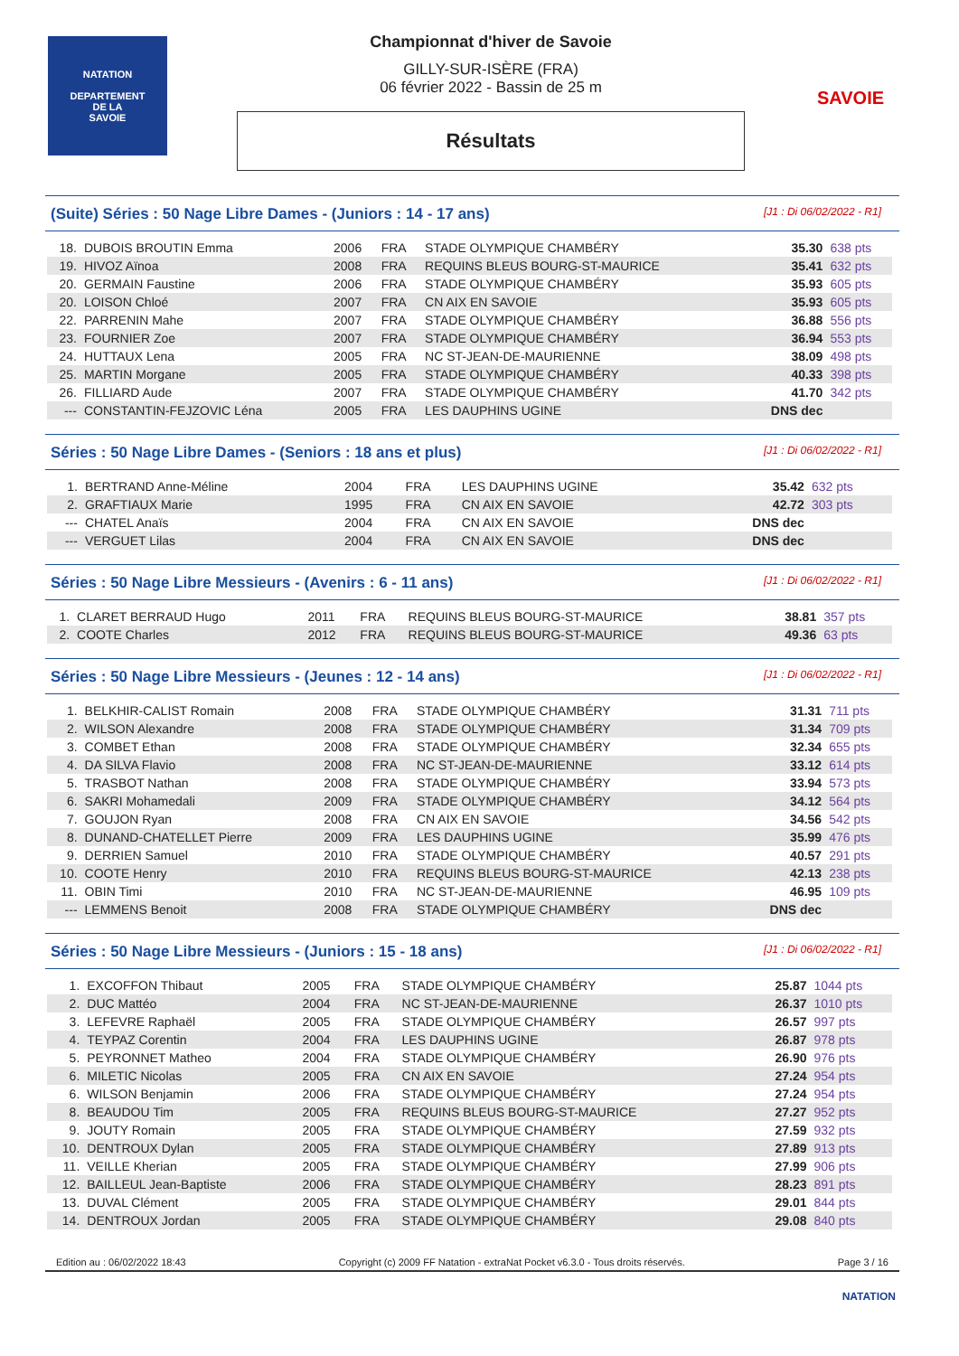NATATION
DEPARTEMENT
DE LA
SAVOIE
Championnat d'hiver de Savoie
GILLY-SUR-ISÈRE (FRA)
06 février 2022 - Bassin de 25 m
Résultats
SAVOIE
(Suite) Séries : 50 Nage Libre Dames - (Juniors : 14 - 17 ans) [J1 : Di 06/02/2022 - R1]
| 18. | DUBOIS BROUTIN Emma | 2006 | FRA | STADE OLYMPIQUE CHAMBÉRY | 35.30 | 638 pts |
| 19. | HIVOZ Aïnoa | 2008 | FRA | REQUINS BLEUS BOURG-ST-MAURICE | 35.41 | 632 pts |
| 20. | GERMAIN Faustine | 2006 | FRA | STADE OLYMPIQUE CHAMBÉRY | 35.93 | 605 pts |
| 20. | LOISON Chloé | 2007 | FRA | CN AIX EN SAVOIE | 35.93 | 605 pts |
| 22. | PARRENIN Mahe | 2007 | FRA | STADE OLYMPIQUE CHAMBÉRY | 36.88 | 556 pts |
| 23. | FOURNIER Zoe | 2007 | FRA | STADE OLYMPIQUE CHAMBÉRY | 36.94 | 553 pts |
| 24. | HUTTAUX Lena | 2005 | FRA | NC ST-JEAN-DE-MAURIENNE | 38.09 | 498 pts |
| 25. | MARTIN Morgane | 2005 | FRA | STADE OLYMPIQUE CHAMBÉRY | 40.33 | 398 pts |
| 26. | FILLIARD Aude | 2007 | FRA | STADE OLYMPIQUE CHAMBÉRY | 41.70 | 342 pts |
| --- | CONSTANTIN-FEJZOVIC Léna | 2005 | FRA | LES DAUPHINS UGINE | DNS dec | |
Séries : 50 Nage Libre Dames - (Seniors : 18 ans et plus) [J1 : Di 06/02/2022 - R1]
| 1. | BERTRAND Anne-Méline | 2004 | FRA | LES DAUPHINS UGINE | 35.42 | 632 pts |
| 2. | GRAFTIAUX Marie | 1995 | FRA | CN AIX EN SAVOIE | 42.72 | 303 pts |
| --- | CHATEL Anaïs | 2004 | FRA | CN AIX EN SAVOIE | DNS dec | |
| --- | VERGUET Lilas | 2004 | FRA | CN AIX EN SAVOIE | DNS dec | |
Séries : 50 Nage Libre Messieurs - (Avenirs : 6 - 11 ans) [J1 : Di 06/02/2022 - R1]
| 1. | CLARET BERRAUD Hugo | 2011 | FRA | REQUINS BLEUS BOURG-ST-MAURICE | 38.81 | 357 pts |
| 2. | COOTE Charles | 2012 | FRA | REQUINS BLEUS BOURG-ST-MAURICE | 49.36 | 63 pts |
Séries : 50 Nage Libre Messieurs - (Jeunes : 12 - 14 ans) [J1 : Di 06/02/2022 - R1]
| 1. | BELKHIR-CALIST Romain | 2008 | FRA | STADE OLYMPIQUE CHAMBÉRY | 31.31 | 711 pts |
| 2. | WILSON Alexandre | 2008 | FRA | STADE OLYMPIQUE CHAMBÉRY | 31.34 | 709 pts |
| 3. | COMBET Ethan | 2008 | FRA | STADE OLYMPIQUE CHAMBÉRY | 32.34 | 655 pts |
| 4. | DA SILVA Flavio | 2008 | FRA | NC ST-JEAN-DE-MAURIENNE | 33.12 | 614 pts |
| 5. | TRASBOT Nathan | 2008 | FRA | STADE OLYMPIQUE CHAMBÉRY | 33.94 | 573 pts |
| 6. | SAKRI Mohamedali | 2009 | FRA | STADE OLYMPIQUE CHAMBÉRY | 34.12 | 564 pts |
| 7. | GOUJON Ryan | 2008 | FRA | CN AIX EN SAVOIE | 34.56 | 542 pts |
| 8. | DUNAND-CHATELLET Pierre | 2009 | FRA | LES DAUPHINS UGINE | 35.99 | 476 pts |
| 9. | DERRIEN Samuel | 2010 | FRA | STADE OLYMPIQUE CHAMBÉRY | 40.57 | 291 pts |
| 10. | COOTE Henry | 2010 | FRA | REQUINS BLEUS BOURG-ST-MAURICE | 42.13 | 238 pts |
| 11. | OBIN Timi | 2010 | FRA | NC ST-JEAN-DE-MAURIENNE | 46.95 | 109 pts |
| --- | LEMMENS Benoit | 2008 | FRA | STADE OLYMPIQUE CHAMBÉRY | DNS dec | |
Séries : 50 Nage Libre Messieurs - (Juniors : 15 - 18 ans) [J1 : Di 06/02/2022 - R1]
| 1. | EXCOFFON Thibaut | 2005 | FRA | STADE OLYMPIQUE CHAMBÉRY | 25.87 | 1044 pts |
| 2. | DUC Mattéo | 2004 | FRA | NC ST-JEAN-DE-MAURIENNE | 26.37 | 1010 pts |
| 3. | LEFEVRE Raphaël | 2005 | FRA | STADE OLYMPIQUE CHAMBÉRY | 26.57 | 997 pts |
| 4. | TEYPAZ Corentin | 2004 | FRA | LES DAUPHINS UGINE | 26.87 | 978 pts |
| 5. | PEYRONNET Matheo | 2004 | FRA | STADE OLYMPIQUE CHAMBÉRY | 26.90 | 976 pts |
| 6. | MILETIC Nicolas | 2005 | FRA | CN AIX EN SAVOIE | 27.24 | 954 pts |
| 6. | WILSON Benjamin | 2006 | FRA | STADE OLYMPIQUE CHAMBÉRY | 27.24 | 954 pts |
| 8. | BEAUDOU Tim | 2005 | FRA | REQUINS BLEUS BOURG-ST-MAURICE | 27.27 | 952 pts |
| 9. | JOUTY Romain | 2005 | FRA | STADE OLYMPIQUE CHAMBÉRY | 27.59 | 932 pts |
| 10. | DENTROUX Dylan | 2005 | FRA | STADE OLYMPIQUE CHAMBÉRY | 27.89 | 913 pts |
| 11. | VEILLE Kherian | 2005 | FRA | STADE OLYMPIQUE CHAMBÉRY | 27.99 | 906 pts |
| 12. | BAILLEUL Jean-Baptiste | 2006 | FRA | STADE OLYMPIQUE CHAMBÉRY | 28.23 | 891 pts |
| 13. | DUVAL Clément | 2005 | FRA | STADE OLYMPIQUE CHAMBÉRY | 29.01 | 844 pts |
| 14. | DENTROUX Jordan | 2005 | FRA | STADE OLYMPIQUE CHAMBÉRY | 29.08 | 840 pts |
Edition au : 06/02/2022 18:43 Copyright (c) 2009 FF Natation - extraNat Pocket v6.3.0 - Tous droits réservés. Page 3 / 16
NATATION